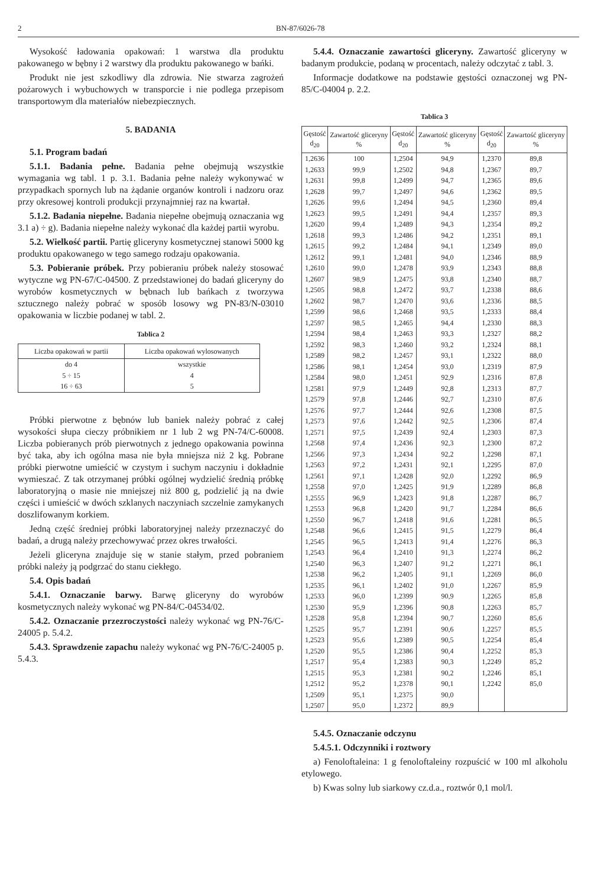2 BN-87/6026-78
Wysokość ładowania opakowań: 1 warstwa dla produktu pakowanego w bębny i 2 warstwy dla produktu pakowanego w bańki.
Produkt nie jest szkodliwy dla zdrowia. Nie stwarza zagrożeń pożarowych i wybuchowych w transporcie i nie podlega przepisom transportowym dla materiałów niebezpiecznych.
5. BADANIA
5.1. Program badań
5.1.1. Badania pełne. Badania pełne obejmują wszystkie wymagania wg tabl. 1 p. 3.1. Badania pełne należy wykonywać w przypadkach spornych lub na żądanie organów kontroli i nadzoru oraz przy okresowej kontroli produkcji przynajmniej raz na kwartał.
5.1.2. Badania niepełne. Badania niepełne obejmują oznaczania wg 3.1 a) ÷ g). Badania niepełne należy wykonać dla każdej partii wyrobu.
5.2. Wielkość partii. Partię gliceryny kosmetycznej stanowi 5000 kg produktu opakowanego w tego samego rodzaju opakowania.
5.3. Pobieranie próbek. Przy pobieraniu próbek należy stosować wytyczne wg PN-67/C-04500. Z przedstawionej do badań gliceryny do wyrobów kosmetycznych w bębnach lub bańkach z tworzywa sztucznego należy pobrać w sposób losowy wg PN-83/N-03010 opakowania w liczbie podanej w tabl. 2.
Tablica 2
| Liczba opakowań w partii | Liczba opakowań wylosowanych |
| --- | --- |
| do 4 5 ÷ 15 16 ÷ 63 | wszystkie 4 5 |
Próbki pierwotne z bębnów lub baniek należy pobrać z całej wysokości słupa cieczy próbnikiem nr 1 lub 2 wg PN-74/C-60008. Liczba pobieranych prób pierwotnych z jednego opakowania powinna być taka, aby ich ogólna masa nie była mniejsza niż 2 kg. Pobrane próbki pierwotne umieścić w czystym i suchym naczyniu i dokładnie wymieszać. Z tak otrzymanej próbki ogólnej wydzielić średnią próbkę laboratoryjną o masie nie mniejszej niż 800 g, podzielić ją na dwie części i umieścić w dwóch szklanych naczyniach szczelnie zamykanych doszlifowanym korkiem.
Jedną część średniej próbki laboratoryjnej należy przeznaczyć do badań, a drugą należy przechowywać przez okres trwałości.
Jeżeli gliceryna znajduje się w stanie stałym, przed pobraniem próbki należy ją podgrzać do stanu ciekłego.
5.4. Opis badań
5.4.1. Oznaczanie barwy. Barwę gliceryny do wyrobów kosmetycznych należy wykonać wg PN-84/C-04534/02.
5.4.2. Oznaczanie przezroczystości należy wykonać wg PN-76/C-24005 p. 5.4.2.
5.4.3. Sprawdzenie zapachu należy wykonać wg PN-76/C-24005 p. 5.4.3.
5.4.4. Oznaczanie zawartości gliceryny. Zawartość gliceryny w badanym produkcie, podaną w procentach, należy odczytać z tabl. 3.
Informacje dodatkowe na podstawie gęstości oznaczonej wg PN-85/C-04004 p. 2.2.
Tablica 3
| Gęstość d<sub>20</sub> | Zawartość gliceryny % | Gęstość d<sub>20</sub> | Zawartość gliceryny % | Gęstość d<sub>20</sub> | Zawartość gliceryny % |
| --- | --- | --- | --- | --- | --- |
| 1,2636 1,2633 1,2631 1,2628 1,2626 1,2623 1,2620 1,2618 1,2615 1,2612 1,2610 1,2607 1,2505 1,2602 1,2599 1,2597 1,2594 1,2592 1,2589 1,2586 1,2584 1,2581 1,2579 1,2576 1,2573 1,2571 1,2568 1,2566 1,2563 1,2561 1,2558 1,2555 1,2553 1,2550 1,2548 1,2545 1,2543 1,2540 1,2538 1,2535 1,2533 1,2530 1,2528 1,2525 1,2523 1,2520 1,2517 1,2515 1,2512 1,2509 1,2507 | 100 99,9 99,8 99,7 99,6 99,5 99,4 99,3 99,2 99,1 99,0 98,9 98,8 98,7 98,6 98,5 98,4 98,3 98,2 98,1 98,0 97,9 97,8 97,7 97,6 97,5 97,4 97,3 97,2 97,1 97,0 96,9 96,8 96,7 96,6 96,5 96,4 96,3 96,2 96,1 96,0 95,9 95,8 95,7 95,6 95,5 95,4 95,3 95,2 95,1 95,0 | 1,2504 1,2502 1,2499 1,2497 1,2494 1,2491 1,2489 1,2486 1,2484 1,2481 1,2478 1,2475 1,2472 1,2470 1,2468 1,2465 1,2463 1,2460 1,2457 1,2454 1,2451 1,2449 1,2446 1,2444 1,2442 1,2439 1,2436 1,2434 1,2431 1,2428 1,2425 1,2423 1,2420 1,2418 1,2415 1,2413 1,2410 1,2407 1,2405 1,2402 1,2399 1,2396 1,2394 1,2391 1,2389 1,2386 1,2383 1,2381 1,2378 1,2375 1,2372 | 94,9 94,8 94,7 94,6 94,5 94,4 94,3 94,2 94,1 94,0 93,9 93,8 93,7 93,6 93,5 94,4 93,3 93,2 93,1 93,0 92,9 92,8 92,7 92,6 92,5 92,4 92,3 92,2 92,1 92,0 91,9 91,8 91,7 91,6 91,5 91,4 91,3 91,2 91,1 91,0 90,9 90,8 90,7 90,6 90,5 90,4 90,3 90,2 90,1 90,0 89,9 | 1,2370 1,2367 1,2365 1,2362 1,2360 1,2357 1,2354 1,2351 1,2349 1,2346 1,2343 1,2340 1,2338 1,2336 1,2333 1,2330 1,2327 1,2324 1,2322 1,2319 1,2316 1,2313 1,2310 1,2308 1,2306 1,2303 1,2300 1,2298 1,2295 1,2292 1,2289 1,2287 1,2284 1,2281 1,2279 1,2276 1,2274 1,2271 1,2269 1,2267 1,2265 1,2263 1,2260 1,2257 1,2254 1,2252 1,2249 1,2246 1,2242 | 89,8 89,7 89,6 89,5 89,4 89,3 89,2 89,1 89,0 88,9 88,8 88,7 88,6 88,5 88,4 88,3 88,2 88,1 88,0 87,9 87,8 87,7 87,6 87,5 87,4 87,3 87,2 87,1 87,0 86,9 86,8 86,7 86,6 86,5 86,4 86,3 86,2 86,1 86,0 85,9 85,8 85,7 85,6 85,5 85,4 85,3 85,2 85,1 85,0 |
5.4.5. Oznaczanie odczynu
5.4.5.1. Odczynniki i roztwory
a) Fenoloftaleina: 1 g fenoloftaleiny rozpuścić w 100 ml alkoholu etylowego.
b) Kwas solny lub siarkowy cz.d.a., roztwór 0,1 mol/l.